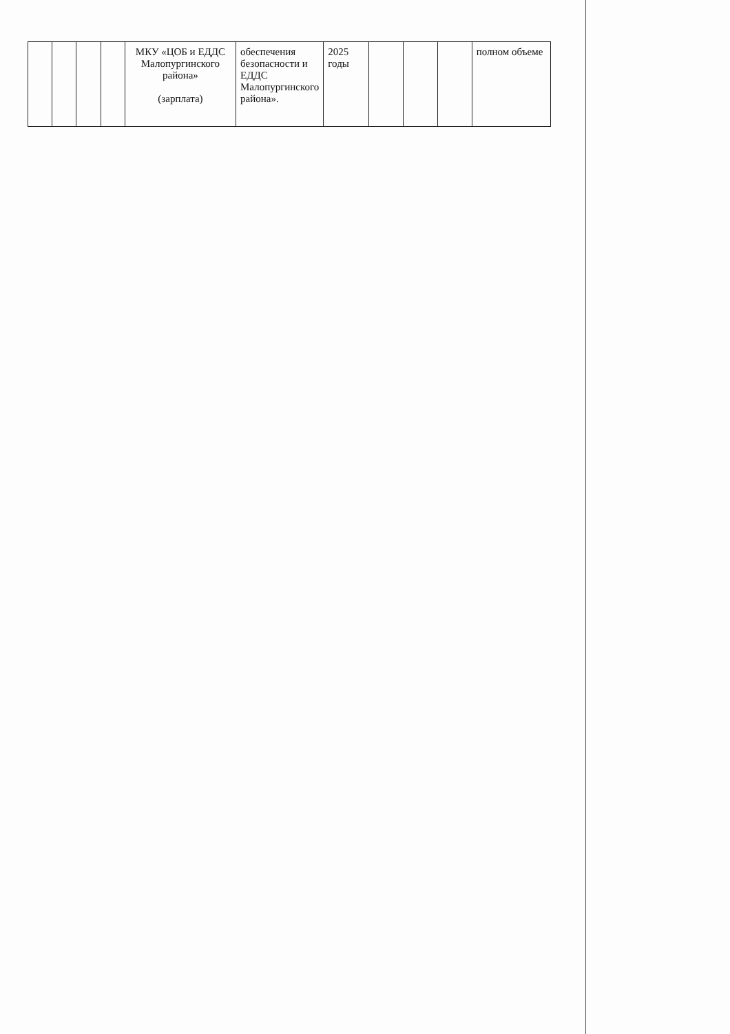| | | | | МКУ «ЦОБ и ЕДДС Малопургинского района» (зарплата) | обеспечения безопасности и ЕДДС Малопургинского района». | 2025 годы | | | | полном объеме |